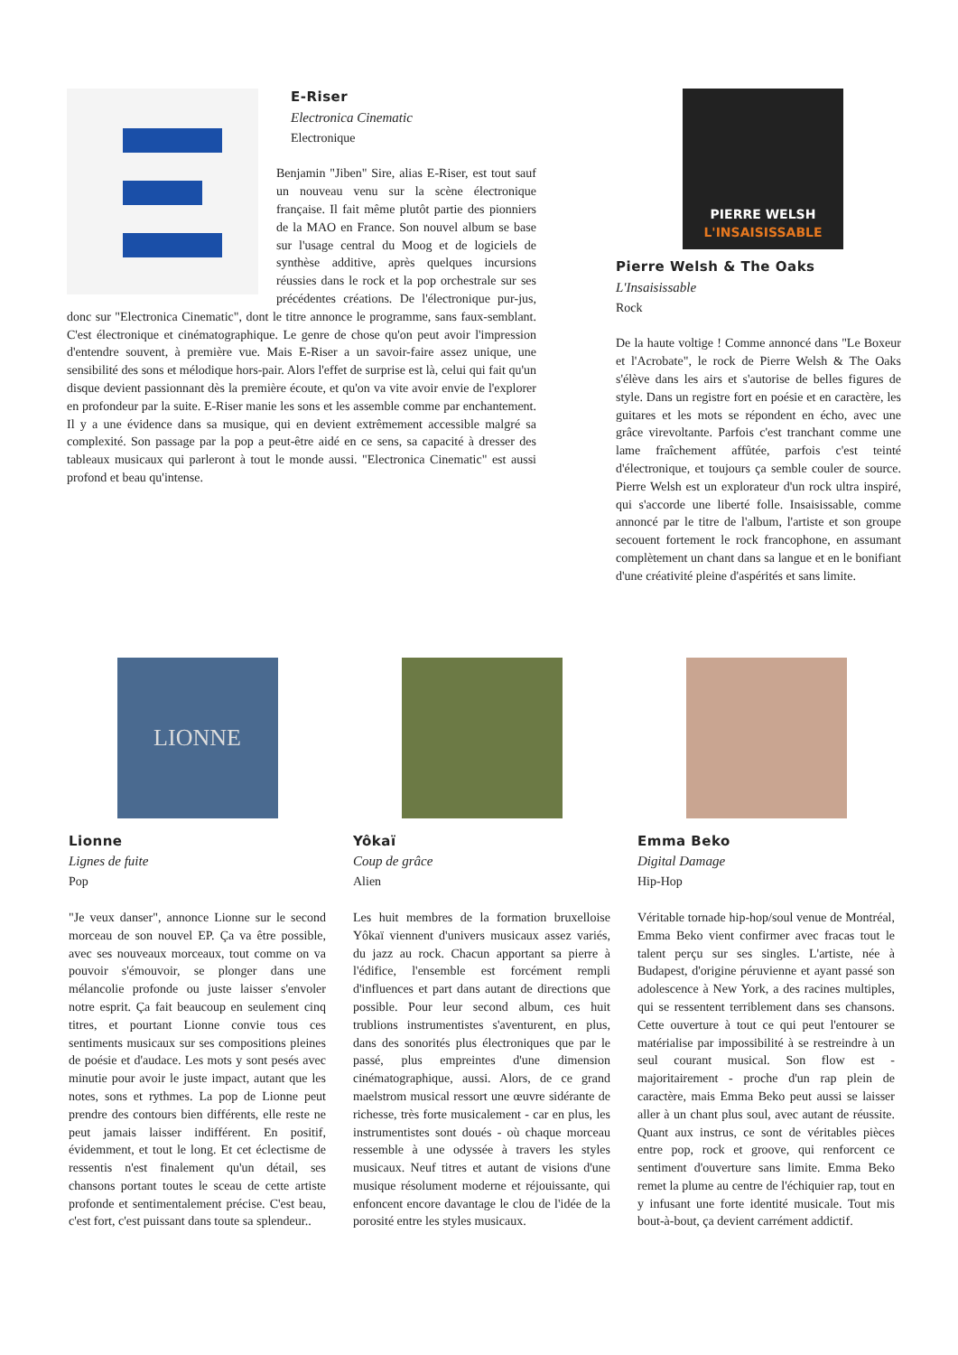E-Riser
Electronica Cinematic
Electronique
Benjamin "Jiben" Sire, alias E-Riser, est tout sauf un nouveau venu sur la scène électronique française. Il fait même plutôt partie des pionniers de la MAO en France. Son nouvel album se base sur l'usage central du Moog et de logiciels de synthèse additive, après quelques incursions réussies dans le rock et la pop orchestrale sur ses précédentes créations. De l'électronique pur-jus, donc sur "Electronica Cinematic", dont le titre annonce le programme, sans faux-semblant. C'est électronique et cinématographique. Le genre de chose qu'on peut avoir l'impression d'entendre souvent, à première vue. Mais E-Riser a un savoir-faire assez unique, une sensibilité des sons et mélodique hors-pair. Alors l'effet de surprise est là, celui qui fait qu'un disque devient passionnant dès la première écoute, et qu'on va vite avoir envie de l'explorer en profondeur par la suite. E-Riser manie les sons et les assemble comme par enchantement. Il y a une évidence dans sa musique, qui en devient extrêmement accessible malgré sa complexité. Son passage par la pop a peut-être aidé en ce sens, sa capacité à dresser des tableaux musicaux qui parleront à tout le monde aussi. "Electronica Cinematic" est aussi profond et beau qu'intense.
PIERRE WELSH
L'INSAISISSABLE
Pierre Welsh & The Oaks
L'Insaisissable
Rock
De la haute voltige ! Comme annoncé dans "Le Boxeur et l'Acrobate", le rock de Pierre Welsh & The Oaks s'élève dans les airs et s'autorise de belles figures de style. Dans un registre fort en poésie et en caractère, les guitares et les mots se répondent en écho, avec une grâce virevoltante. Parfois c'est tranchant comme une lame fraîchement affûtée, parfois c'est teinté d'électronique, et toujours ça semble couler de source. Pierre Welsh est un explorateur d'un rock ultra inspiré, qui s'accorde une liberté folle. Insaisissable, comme annoncé par le titre de l'album, l'artiste et son groupe secouent fortement le rock francophone, en assumant complètement un chant dans sa langue et en le bonifiant d'une créativité pleine d'aspérités et sans limite.
LIONNE
Lionne
Lignes de fuite
Pop
"Je veux danser", annonce Lionne sur le second morceau de son nouvel EP. Ça va être possible, avec ses nouveaux morceaux, tout comme on va pouvoir s'émouvoir, se plonger dans une mélancolie profonde ou juste laisser s'envoler notre esprit. Ça fait beaucoup en seulement cinq titres, et pourtant Lionne convie tous ces sentiments musicaux sur ses compositions pleines de poésie et d'audace. Les mots y sont pesés avec minutie pour avoir le juste impact, autant que les notes, sons et rythmes. La pop de Lionne peut prendre des contours bien différents, elle reste ne peut jamais laisser indifférent. En positif, évidemment, et tout le long. Et cet éclectisme de ressentis n'est finalement qu'un détail, ses chansons portant toutes le sceau de cette artiste profonde et sentimentalement précise. C'est beau, c'est fort, c'est puissant dans toute sa splendeur..
Yôkaï
Coup de grâce
Alien
Les huit membres de la formation bruxelloise Yôkaï viennent d'univers musicaux assez variés, du jazz au rock. Chacun apportant sa pierre à l'édifice, l'ensemble est forcément rempli d'influences et part dans autant de directions que possible. Pour leur second album, ces huit trublions instrumentistes s'aventurent, en plus, dans des sonorités plus électroniques que par le passé, plus empreintes d'une dimension cinématographique, aussi. Alors, de ce grand maelstrom musical ressort une œuvre sidérante de richesse, très forte musicalement - car en plus, les instrumentistes sont doués - où chaque morceau ressemble à une odyssée à travers les styles musicaux. Neuf titres et autant de visions d'une musique résolument moderne et réjouissante, qui enfoncent encore davantage le clou de l'idée de la porosité entre les styles musicaux.
Emma Beko
Digital Damage
Hip-Hop
Véritable tornade hip-hop/soul venue de Montréal, Emma Beko vient confirmer avec fracas tout le talent perçu sur ses singles. L'artiste, née à Budapest, d'origine péruvienne et ayant passé son adolescence à New York, a des racines multiples, qui se ressentent terriblement dans ses chansons. Cette ouverture à tout ce qui peut l'entourer se matérialise par impossibilité à se restreindre à un seul courant musical. Son flow est - majoritairement - proche d'un rap plein de caractère, mais Emma Beko peut aussi se laisser aller à un chant plus soul, avec autant de réussite. Quant aux instrus, ce sont de véritables pièces entre pop, rock et groove, qui renforcent ce sentiment d'ouverture sans limite. Emma Beko remet la plume au centre de l'échiquier rap, tout en y infusant une forte identité musicale. Tout mis bout-à-bout, ça devient carrément addictif.